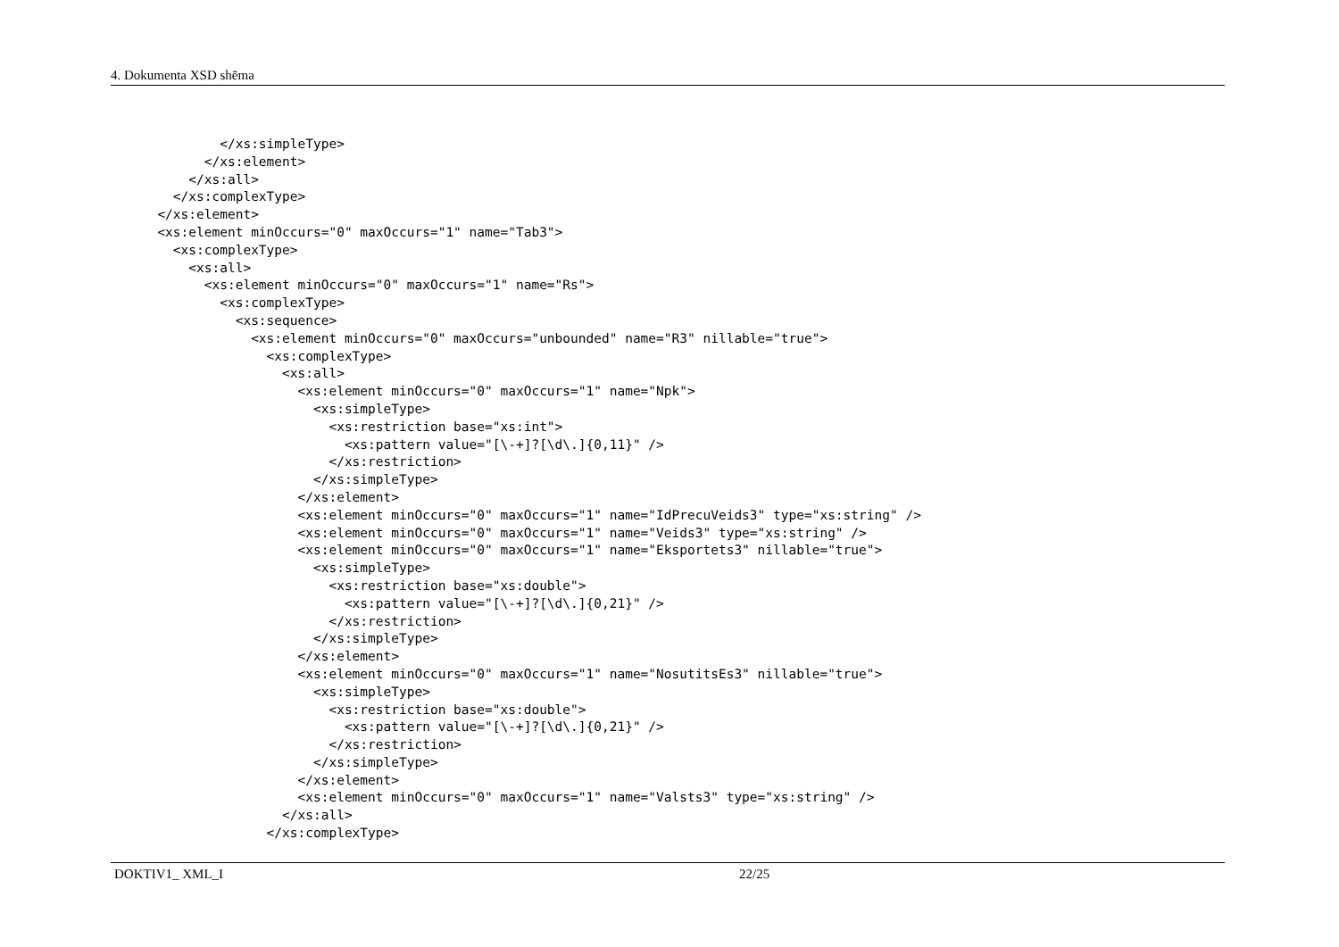4. Dokumenta XSD shēma
              </xs:simpleType>
            </xs:element>
          </xs:all>
        </xs:complexType>
      </xs:element>
      <xs:element minOccurs="0" maxOccurs="1" name="Tab3">
        <xs:complexType>
          <xs:all>
            <xs:element minOccurs="0" maxOccurs="1" name="Rs">
              <xs:complexType>
                <xs:sequence>
                  <xs:element minOccurs="0" maxOccurs="unbounded" name="R3" nillable="true">
                    <xs:complexType>
                      <xs:all>
                        <xs:element minOccurs="0" maxOccurs="1" name="Npk">
                          <xs:simpleType>
                            <xs:restriction base="xs:int">
                              <xs:pattern value="[\-+]?[\d\.]{0,11}" />
                            </xs:restriction>
                          </xs:simpleType>
                        </xs:element>
                        <xs:element minOccurs="0" maxOccurs="1" name="IdPrecuVeids3" type="xs:string" />
                        <xs:element minOccurs="0" maxOccurs="1" name="Veids3" type="xs:string" />
                        <xs:element minOccurs="0" maxOccurs="1" name="Eksportets3" nillable="true">
                          <xs:simpleType>
                            <xs:restriction base="xs:double">
                              <xs:pattern value="[\-+]?[\d\.]{0,21}" />
                            </xs:restriction>
                          </xs:simpleType>
                        </xs:element>
                        <xs:element minOccurs="0" maxOccurs="1" name="NosutitsEs3" nillable="true">
                          <xs:simpleType>
                            <xs:restriction base="xs:double">
                              <xs:pattern value="[\-+]?[\d\.]{0,21}" />
                            </xs:restriction>
                          </xs:simpleType>
                        </xs:element>
                        <xs:element minOccurs="0" maxOccurs="1" name="Valsts3" type="xs:string" />
                      </xs:all>
                    </xs:complexType>
DOKTIV1_ XML_I 22/25